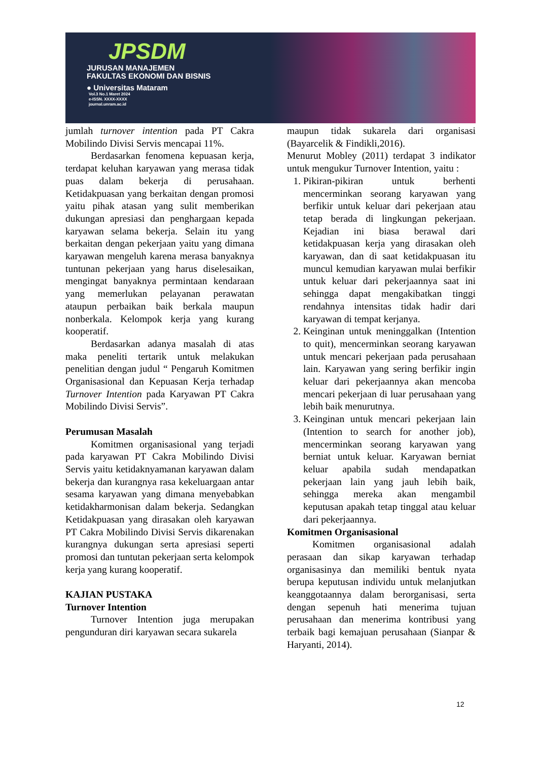JPSDM
JURUSAN MANAJEMEN
FAKULTAS EKONOMI DAN BISNIS
● Universitas Mataram
Vol.3 No.1 Maret 2024
e-ISSN. XXXX-XXXX
journal.unram.ac.id
jumlah turnover intention pada PT Cakra Mobilindo Divisi Servis mencapai 11%.
Berdasarkan fenomena kepuasan kerja, terdapat keluhan karyawan yang merasa tidak puas dalam bekerja di perusahaan. Ketidakpuasan yang berkaitan dengan promosi yaitu pihak atasan yang sulit memberikan dukungan apresiasi dan penghargaan kepada karyawan selama bekerja. Selain itu yang berkaitan dengan pekerjaan yaitu yang dimana karyawan mengeluh karena merasa banyaknya tuntunan pekerjaan yang harus diselesaikan, mengingat banyaknya permintaan kendaraan yang memerlukan pelayanan perawatan ataupun perbaikan baik berkala maupun nonberkala. Kelompok kerja yang kurang kooperatif.
Berdasarkan adanya masalah di atas maka peneliti tertarik untuk melakukan penelitian dengan judul “ Pengaruh Komitmen Organisasional dan Kepuasan Kerja terhadap Turnover Intention pada Karyawan PT Cakra Mobilindo Divisi Servis”.
Perumusan Masalah
Komitmen organisasional yang terjadi pada karyawan PT Cakra Mobilindo Divisi Servis yaitu ketidaknyamanan karyawan dalam bekerja dan kurangnya rasa kekeluargaan antar sesama karyawan yang dimana menyebabkan ketidakharmonisan dalam bekerja. Sedangkan Ketidakpuasan yang dirasakan oleh karyawan PT Cakra Mobilindo Divisi Servis dikarenakan kurangnya dukungan serta apresiasi seperti promosi dan tuntutan pekerjaan serta kelompok kerja yang kurang kooperatif.
KAJIAN PUSTAKA
Turnover Intention
Turnover Intention juga merupakan pengunduran diri karyawan secara sukarela
maupun tidak sukarela dari organisasi (Bayarcelik & Findikli,2016).
Menurut Mobley (2011) terdapat 3 indikator untuk mengukur Turnover Intention, yaitu :
1. Pikiran-pikiran untuk berhenti mencerminkan seorang karyawan yang berfikir untuk keluar dari pekerjaan atau tetap berada di lingkungan pekerjaan. Kejadian ini biasa berawal dari ketidakpuasan kerja yang dirasakan oleh karyawan, dan di saat ketidakpuasan itu muncul kemudian karyawan mulai berfikir untuk keluar dari pekerjaannya saat ini sehingga dapat mengakibatkan tinggi rendahnya intensitas tidak hadir dari karyawan di tempat kerjanya.
2. Keinginan untuk meninggalkan (Intention to quit), mencerminkan seorang karyawan untuk mencari pekerjaan pada perusahaan lain. Karyawan yang sering berfikir ingin keluar dari pekerjaannya akan mencoba mencari pekerjaan di luar perusahaan yang lebih baik menurutnya.
3. Keinginan untuk mencari pekerjaan lain (Intention to search for another job), mencerminkan seorang karyawan yang berniat untuk keluar. Karyawan berniat keluar apabila sudah mendapatkan pekerjaan lain yang jauh lebih baik, sehingga mereka akan mengambil keputusan apakah tetap tinggal atau keluar dari pekerjaannya.
Komitmen Organisasional
Komitmen organisasional adalah perasaan dan sikap karyawan terhadap organisasinya dan memiliki bentuk nyata berupa keputusan individu untuk melanjutkan keanggotaannya dalam berorganisasi, serta dengan sepenuh hati menerima tujuan perusahaan dan menerima kontribusi yang terbaik bagi kemajuan perusahaan (Sianpar & Haryanti, 2014).
12